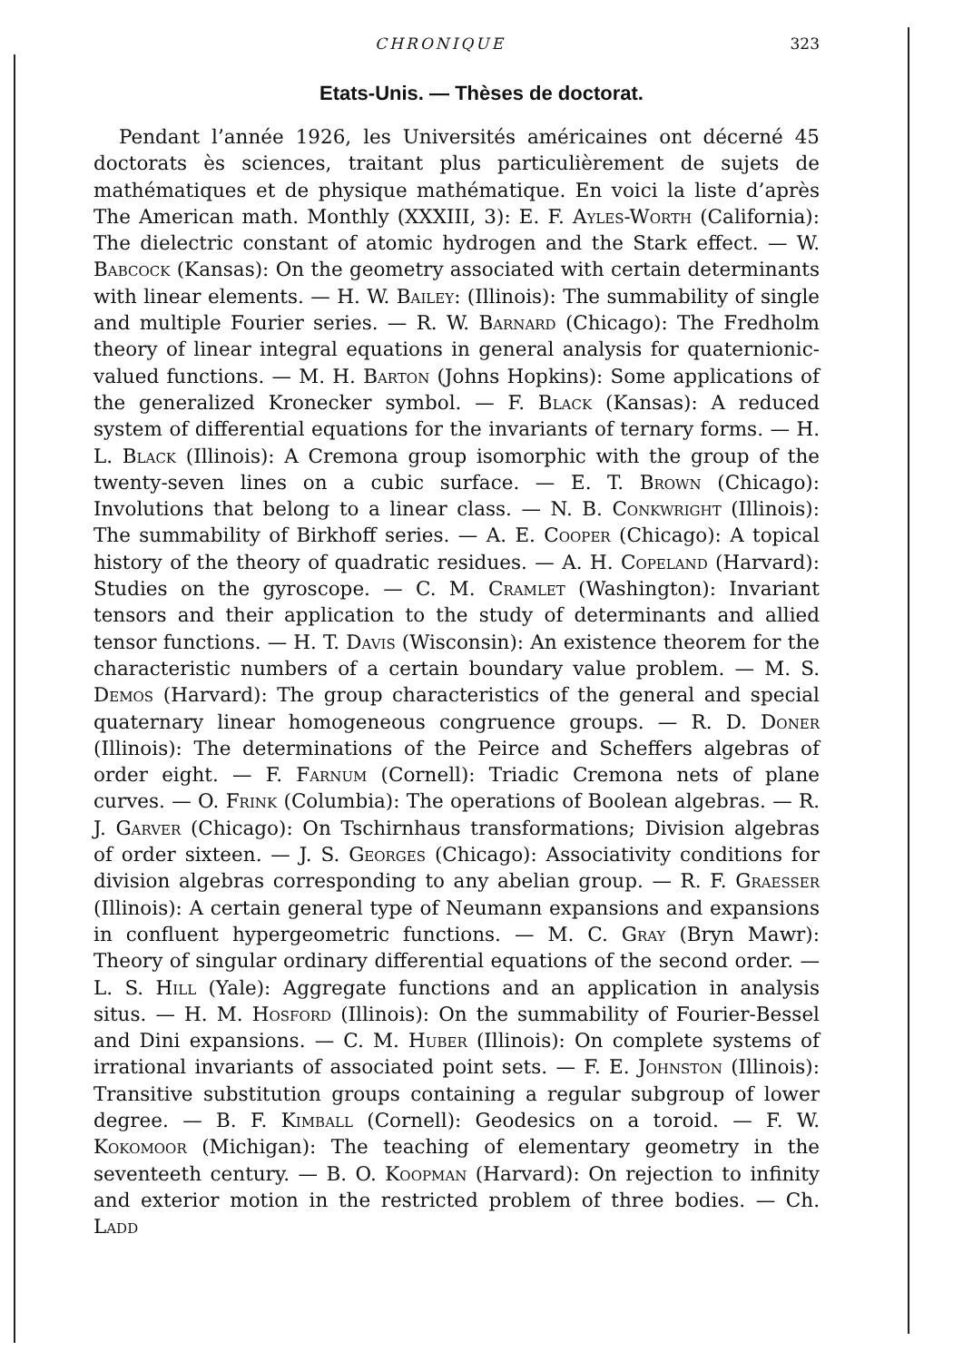CHRONIQUE 323
Etats-Unis. — Thèses de doctorat.
Pendant l’année 1926, les Universités américaines ont décerné 45 doctorats ès sciences, traitant plus particulièrement de sujets de mathématiques et de physique mathématique. En voici la liste d’après The American math. Monthly (XXXIII, 3): E. F. Ayles-Worth (California): The dielectric constant of atomic hydrogen and the Stark effect. — W. Babcock (Kansas): On the geometry associated with certain determinants with linear elements. — H. W. Bailey: (Illinois): The summability of single and multiple Fourier series. — R. W. Barnard (Chicago): The Fredholm theory of linear integral equations in general analysis for quaternionic-valued functions. — M. H. Barton (Johns Hopkins): Some applications of the generalized Kronecker symbol. — F. Black (Kansas): A reduced system of differential equations for the invariants of ternary forms. — H. L. Black (Illinois): A Cremona group isomorphic with the group of the twenty-seven lines on a cubic surface. — E. T. Brown (Chicago): Involutions that belong to a linear class. — N. B. Conkwright (Illinois): The summability of Birkhoff series. — A. E. Cooper (Chicago): A topical history of the theory of quadratic residues. — A. H. Copeland (Harvard): Studies on the gyroscope. — C. M. Cramlet (Washington): Invariant tensors and their application to the study of determinants and allied tensor functions. — H. T. Davis (Wisconsin): An existence theorem for the characteristic numbers of a certain boundary value problem. — M. S. Demos (Harvard): The group characteristics of the general and special quaternary linear homogeneous congruence groups. — R. D. Doner (Illinois): The determinations of the Peirce and Scheffers algebras of order eight. — F. Farnum (Cornell): Triadic Cremona nets of plane curves. — O. Frink (Columbia): The operations of Boolean algebras. — R. J. Garver (Chicago): On Tschirnhaus transformations; Division algebras of order sixteen. — J. S. Georges (Chicago): Associativity conditions for division algebras corresponding to any abelian group. — R. F. Graesser (Illinois): A certain general type of Neumann expansions and expansions in confluent hypergeometric functions. — M. C. Gray (Bryn Mawr): Theory of singular ordinary differential equations of the second order. — L. S. Hill (Yale): Aggregate functions and an application in analysis situs. — H. M. Hosford (Illinois): On the summability of Fourier-Bessel and Dini expansions. — C. M. Huber (Illinois): On complete systems of irrational invariants of associated point sets. — F. E. Johnston (Illinois): Transitive substitution groups containing a regular subgroup of lower degree. — B. F. Kimball (Cornell): Geodesics on a toroid. — F. W. Kokomoor (Michigan): The teaching of elementary geometry in the seventeeth century. — B. O. Koopman (Harvard): On rejection to infinity and exterior motion in the restricted problem of three bodies. — Ch. Ladd